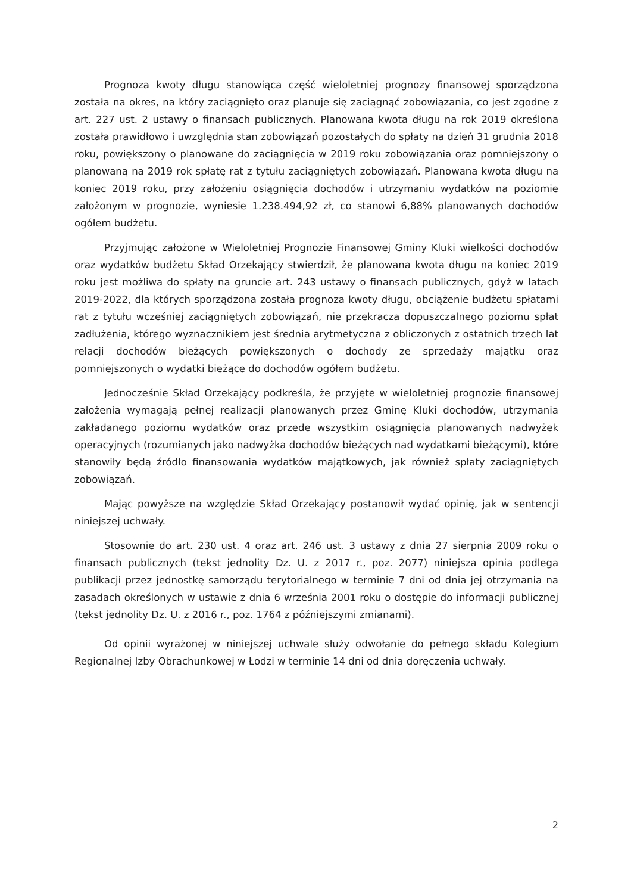Prognoza kwoty długu stanowiąca część wieloletniej prognozy finansowej sporządzona została na okres, na który zaciągnięto oraz planuje się zaciągnąć zobowiązania, co jest zgodne z art. 227 ust. 2 ustawy o finansach publicznych. Planowana kwota długu na rok 2019 określona została prawidłowo i uwzględnia stan zobowiązań pozostałych do spłaty na dzień 31 grudnia 2018 roku, powiększony o planowane do zaciągnięcia w 2019 roku zobowiązania oraz pomniejszony o planowaną na 2019 rok spłatę rat z tytułu zaciągniętych zobowiązań. Planowana kwota długu na koniec 2019 roku, przy założeniu osiągnięcia dochodów i utrzymaniu wydatków na poziomie założonym w prognozie, wyniesie 1.238.494,92 zł, co stanowi 6,88% planowanych dochodów ogółem budżetu.
Przyjmując założone w Wieloletniej Prognozie Finansowej Gminy Kluki wielkości dochodów oraz wydatków budżetu Skład Orzekający stwierdził, że planowana kwota długu na koniec 2019 roku jest możliwa do spłaty na gruncie art. 243 ustawy o finansach publicznych, gdyż w latach 2019-2022, dla których sporządzona została prognoza kwoty długu, obciążenie budżetu spłatami rat z tytułu wcześniej zaciągniętych zobowiązań, nie przekracza dopuszczalnego poziomu spłat zadłużenia, którego wyznacznikiem jest średnia arytmetyczna z obliczonych z ostatnich trzech lat relacji dochodów bieżących powiększonych o dochody ze sprzedaży majątku oraz pomniejszonych o wydatki bieżące do dochodów ogółem budżetu.
Jednocześnie Skład Orzekający podkreśla, że przyjęte w wieloletniej prognozie finansowej założenia wymagają pełnej realizacji planowanych przez Gminę Kluki dochodów, utrzymania zakładanego poziomu wydatków oraz przede wszystkim osiągnięcia planowanych nadwyżek operacyjnych (rozumianych jako nadwyżka dochodów bieżących nad wydatkami bieżącymi), które stanowiły będą źródło finansowania wydatków majątkowych, jak również spłaty zaciągniętych zobowiązań.
Mając powyższe na względzie Skład Orzekający postanowił wydać opinię, jak w sentencji niniejszej uchwały.
Stosownie do art. 230 ust. 4 oraz art. 246 ust. 3 ustawy z dnia 27 sierpnia 2009 roku o finansach publicznych (tekst jednolity Dz. U. z 2017 r., poz. 2077) niniejsza opinia podlega publikacji przez jednostkę samorządu terytorialnego w terminie 7 dni od dnia jej otrzymania na zasadach określonych w ustawie z dnia 6 września 2001 roku o dostępie do informacji publicznej (tekst jednolity Dz. U. z 2016 r., poz. 1764 z późniejszymi zmianami).
Od opinii wyrażonej w niniejszej uchwale służy odwołanie do pełnego składu Kolegium Regionalnej Izby Obrachunkowej w Łodzi w terminie 14 dni od dnia doręczenia uchwały.
2